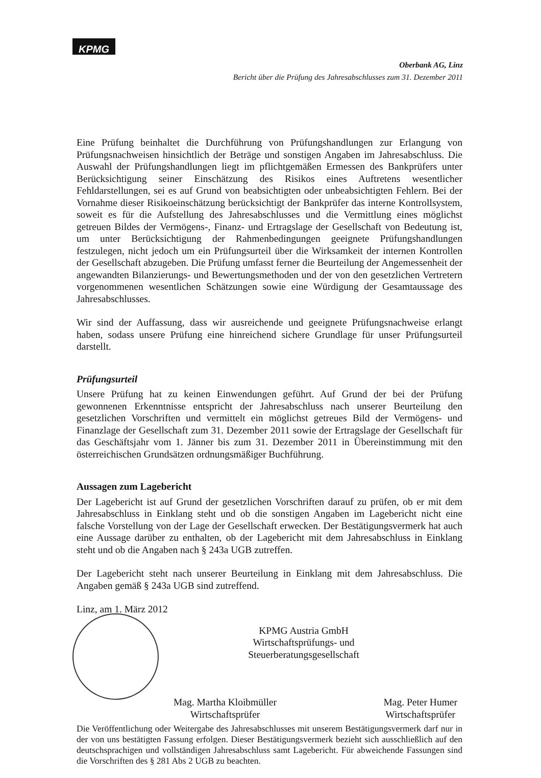KPMG
Oberbank AG, Linz
Bericht über die Prüfung des Jahresabschlusses zum 31. Dezember 2011
Eine Prüfung beinhaltet die Durchführung von Prüfungshandlungen zur Erlangung von Prüfungsnachweisen hinsichtlich der Beträge und sonstigen Angaben im Jahresabschluss. Die Auswahl der Prüfungshandlungen liegt im pflichtgemäßen Ermessen des Bankprüfers unter Berücksichtigung seiner Einschätzung des Risikos eines Auftretens wesentlicher Fehldarstellungen, sei es auf Grund von beabsichtigten oder unbeabsichtigten Fehlern. Bei der Vornahme dieser Risikoeinschätzung berücksichtigt der Bankprüfer das interne Kontrollsystem, soweit es für die Aufstellung des Jahresabschlusses und die Vermittlung eines möglichst getreuen Bildes der Vermögens-, Finanz- und Ertragslage der Gesellschaft von Bedeutung ist, um unter Berücksichtigung der Rahmenbedingungen geeignete Prüfungshandlungen festzulegen, nicht jedoch um ein Prüfungsurteil über die Wirksamkeit der internen Kontrollen der Gesellschaft abzugeben. Die Prüfung umfasst ferner die Beurteilung der Angemessenheit der angewandten Bilanzierungs- und Bewertungsmethoden und der von den gesetzlichen Vertretern vorgenommenen wesentlichen Schätzungen sowie eine Würdigung der Gesamtaussage des Jahresabschlusses.
Wir sind der Auffassung, dass wir ausreichende und geeignete Prüfungsnachweise erlangt haben, sodass unsere Prüfung eine hinreichend sichere Grundlage für unser Prüfungsurteil darstellt.
Prüfungsurteil
Unsere Prüfung hat zu keinen Einwendungen geführt. Auf Grund der bei der Prüfung gewonnenen Erkenntnisse entspricht der Jahresabschluss nach unserer Beurteilung den gesetzlichen Vorschriften und vermittelt ein möglichst getreues Bild der Vermögens- und Finanzlage der Gesellschaft zum 31. Dezember 2011 sowie der Ertragslage der Gesellschaft für das Geschäftsjahr vom 1. Jänner bis zum 31. Dezember 2011 in Übereinstimmung mit den österreichischen Grundsätzen ordnungsmäßiger Buchführung.
Aussagen zum Lagebericht
Der Lagebericht ist auf Grund der gesetzlichen Vorschriften darauf zu prüfen, ob er mit dem Jahresabschluss in Einklang steht und ob die sonstigen Angaben im Lagebericht nicht eine falsche Vorstellung von der Lage der Gesellschaft erwecken. Der Bestätigungsvermerk hat auch eine Aussage darüber zu enthalten, ob der Lagebericht mit dem Jahresabschluss in Einklang steht und ob die Angaben nach § 243a UGB zutreffen.
Der Lagebericht steht nach unserer Beurteilung in Einklang mit dem Jahresabschluss. Die Angaben gemäß § 243a UGB sind zutreffend.
Linz, am 1. März 2012
KPMG Austria GmbH
Wirtschaftsprüfungs- und Steuerberatungsgesellschaft
Mag. Martha Kloibmüller
Wirtschaftsprüfer
Mag. Peter Humer
Wirtschaftsprüfer
Die Veröffentlichung oder Weitergabe des Jahresabschlusses mit unserem Bestätigungsvermerk darf nur in der von uns bestätigten Fassung erfolgen. Dieser Bestätigungsvermerk bezieht sich ausschließlich auf den deutschsprachigen und vollständigen Jahresabschluss samt Lagebericht. Für abweichende Fassungen sind die Vorschriften des § 281 Abs 2 UGB zu beachten.